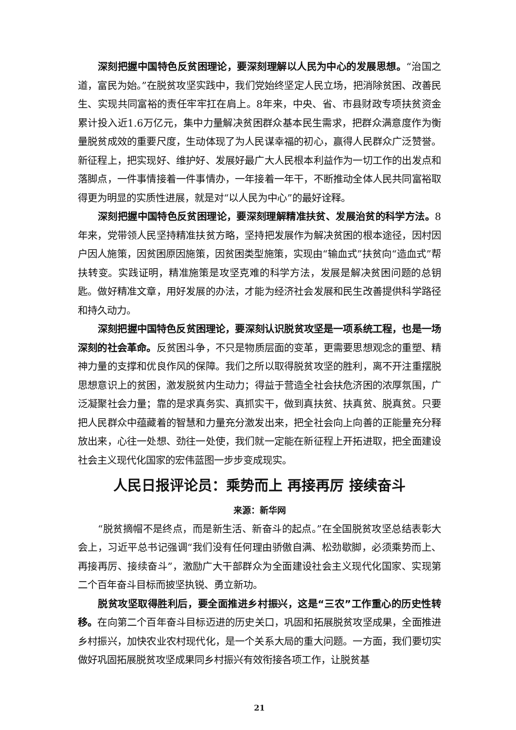深刻把握中国特色反贫困理论，要深刻理解以人民为中心的发展思想。“治国之道，富民为始。”在脱贫攻坚实践中，我们党始终坚定人民立场，把消除贫困、改善民生、实现共同富裕的责任牢牢扛在肩上。8年来，中央、省、市县财政专项扶贫资金累计投入近1.6万亿元，集中力量解决贫困群众基本民生需求，把群众满意度作为衡量脱贫成效的重要尺度，生动体现了为人民谋幸福的初心，赢得人民群众广泛赞誉。新征程上，把实现好、维护好、发展好最广大人民根本利益作为一切工作的出发点和落脚点，一件事情接着一件事情办，一年接着一年干，不断推动全体人民共同富裕取得更为明显的实质性进展，就是对“以人民为中心”的最好诠释。
深刻把握中国特色反贫困理论，要深刻理解精准扶贫、发展治贫的科学方法。8年来，党带领人民坚持精准扶贫方略，坚持把发展作为解决贫困的根本途径，因村因户因人施策，因贫困原因施策，因贫困类型施策，实现由“输血式”扶贫向“造血式”帮扶转变。实践证明，精准施策是攻坚克难的科学方法，发展是解决贫困问题的总钥匙。做好精准文章，用好发展的办法，才能为经济社会发展和民生改善提供科学路径和持久动力。
深刻把握中国特色反贫困理论，要深刻认识脱贫攻坚是一项系统工程，也是一场深刻的社会革命。反贫困斗争，不只是物质层面的变革，更需要思想观念的重塑、精神力量的支撑和优良作风的保障。我们之所以取得脱贫攻坚的胜利，离不开注重摆脱思想意识上的贫困，激发脱贫内生动力；得益于营造全社会扶危济困的浓厚氛围，广泛凝聚社会力量；靠的是求真务实、真抓实干，做到真扶贫、扶真贫、脱真贫。只要把人民群众中蕴藏着的智慧和力量充分激发出来，把全社会向上向善的正能量充分释放出来，心往一处想、劲往一处使，我们就一定能在新征程上开拓进取，把全面建设社会主义现代化国家的宏伟蓝图一步步变成现实。
人民日报评论员：乘势而上 再接再厉 接续奋斗
来源：新华网
“脱贫摘帽不是终点，而是新生活、新奋斗的起点。”在全国脱贫攻坚总结表彰大会上，习近平总书记强调“我们没有任何理由骄傲自满、松劲歇脚，必须乘势而上、再接再厉、接续奋斗”，激励广大干部群众为全面建设社会主义现代化国家、实现第二个百年奋斗目标而披坚执锐、勇立新功。
脱贫攻坚取得胜利后，要全面推进乡村振兴，这是“三农”工作重心的历史性转移。在向第二个百年奋斗目标迈进的历史关口，巩固和拓展脱贫攻坚成果，全面推进乡村振兴，加快农业农村现代化，是一个关系大局的重大问题。一方面，我们要切实做好巩固拓展脱贫攻坚成果同乡村振兴有效衔接各项工作，让脱贫基
21